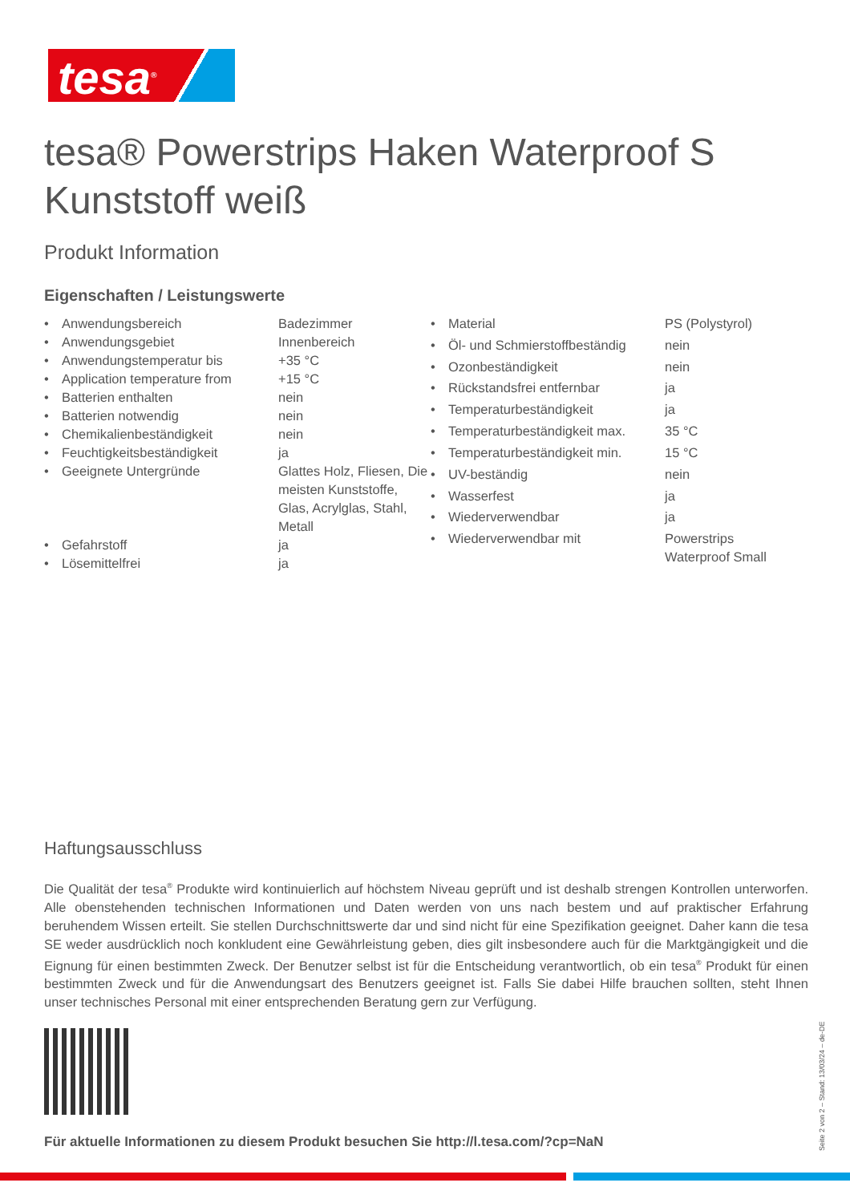tesa<sup>®</sup>
tesa® Powerstrips Haken Waterproof S Kunststoff weiß
Produkt Information
Eigenschaften / Leistungswerte
| • | Anwendungsbereich | Badezimmer |
| • | Anwendungsgebiet | Innenbereich |
| • | Anwendungstemperatur bis | +35 °C |
| • | Application temperature from | +15 °C |
| • | Batterien enthalten | nein |
| • | Batterien notwendig | nein |
| • | Chemikalienbeständigkeit | nein |
| • | Feuchtigkeitsbeständigkeit | ja |
| • | Geeignete Untergründe | Glattes Holz, Fliesen, Die meisten Kunststoffe, Glas, Acrylglas, Stahl, Metall |
| • | Gefahrstoff | ja |
| • | Lösemittelfrei | ja |
| • | Material | PS (Polystyrol) |
| • | Öl- und Schmierstoffbeständig | nein |
| • | Ozonbeständigkeit | nein |
| • | Rückstandsfrei entfernbar | ja |
| • | Temperaturbeständigkeit | ja |
| • | Temperaturbeständigkeit max. | 35 °C |
| • | Temperaturbeständigkeit min. | 15 °C |
| • | UV-beständig | nein |
| • | Wasserfest | ja |
| • | Wiederverwendbar | ja |
| • | Wiederverwendbar mit | Powerstrips Waterproof Small |
Haftungsausschluss
Die Qualität der tesa<sup>®</sup> Produkte wird kontinuierlich auf höchstem Niveau geprüft und ist deshalb strengen Kontrollen unterworfen. Alle obenstehenden technischen Informationen und Daten werden von uns nach bestem und auf praktischer Erfahrung beruhendem Wissen erteilt. Sie stellen Durchschnittswerte dar und sind nicht für eine Spezifikation geeignet. Daher kann die tesa SE weder ausdrücklich noch konkludent eine Gewährleistung geben, dies gilt insbesondere auch für die Marktgängigkeit und die Eignung für einen bestimmten Zweck. Der Benutzer selbst ist für die Entscheidung verantwortlich, ob ein tesa<sup>®</sup> Produkt für einen bestimmten Zweck und für die Anwendungsart des Benutzers geeignet ist. Falls Sie dabei Hilfe brauchen sollten, steht Ihnen unser technisches Personal mit einer entsprechenden Beratung gern zur Verfügung.
Für aktuelle Informationen zu diesem Produkt besuchen Sie http://l.tesa.com/?cp=NaN
Seite 2 von 2 – Stand: 13/03/24 – de-DE